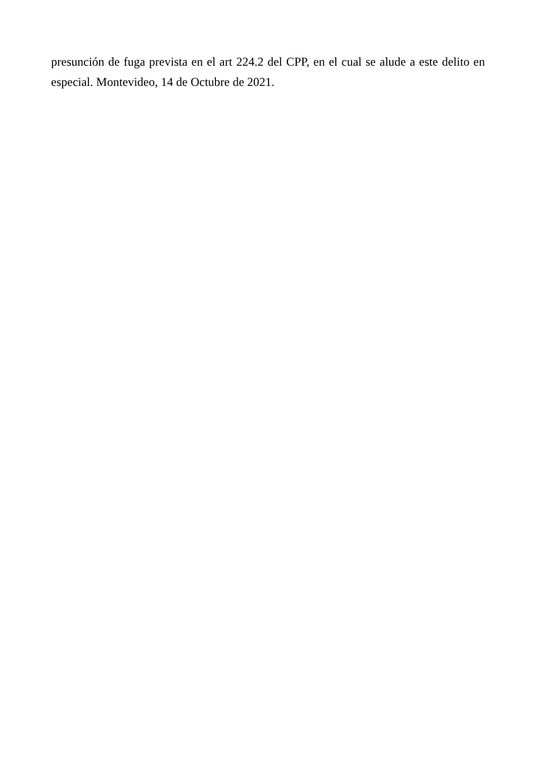presunción de fuga prevista en el art 224.2 del CPP, en el cual se alude a este delito en especial. Montevideo, 14 de Octubre de 2021.